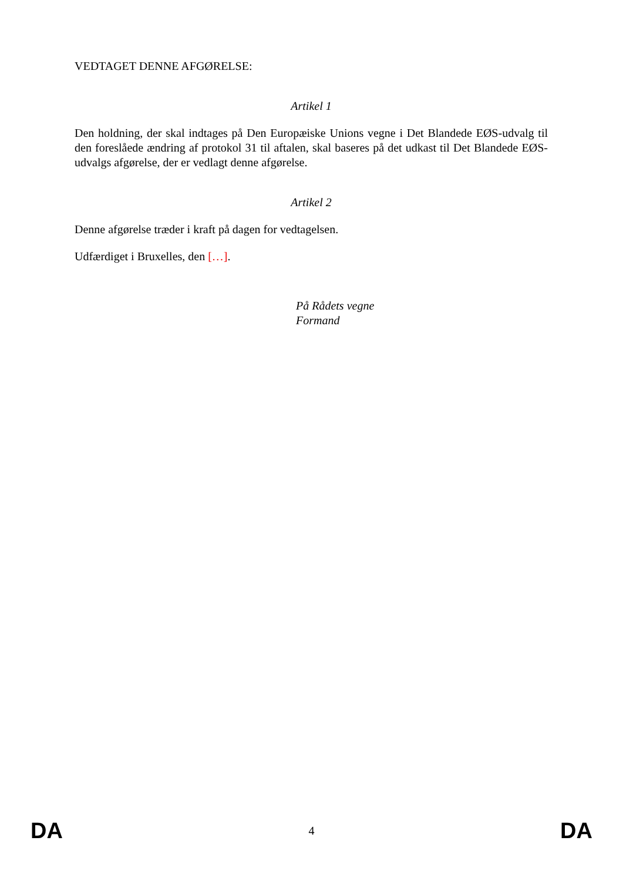VEDTAGET DENNE AFGØRELSE:
Artikel 1
Den holdning, der skal indtages på Den Europæiske Unions vegne i Det Blandede EØS-udvalg til den foreslåede ændring af protokol 31 til aftalen, skal baseres på det udkast til Det Blandede EØS-udvalgs afgørelse, der er vedlagt denne afgørelse.
Artikel 2
Denne afgørelse træder i kraft på dagen for vedtagelsen.
Udfærdiget i Bruxelles, den […].
På Rådets vegne
Formand
DA 4 DA